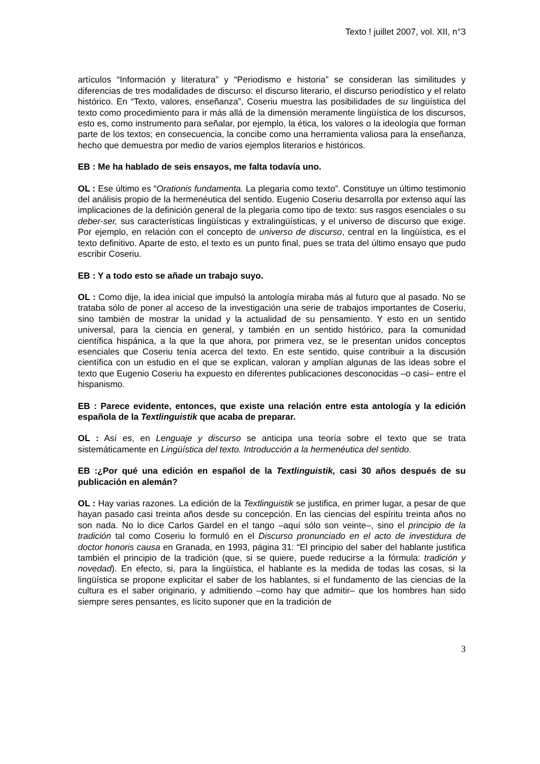Texto ! juillet 2007, vol. XII, n°3
artículos “Información y literatura” y “Periodismo e historia” se consideran las similitudes y diferencias de tres modalidades de discurso: el discurso literario, el discurso periodístico y el relato histórico. En “Texto, valores, enseñanza”, Coseriu muestra las posibilidades de su lingüística del texto como procedimiento para ir más allá de la dimensión meramente lingüística de los discursos, esto es, como instrumento para señalar, por ejemplo, la ética, los valores o la ideología que forman parte de los textos; en consecuencia, la concibe como una herramienta valiosa para la enseñanza, hecho que demuestra por medio de varios ejemplos literarios e históricos.
EB : Me ha hablado de seis ensayos, me falta todavía uno.
OL : Ese último es “Orationis fundamenta. La plegaria como texto”. Constituye un último testimonio del análisis propio de la hermenéutica del sentido. Eugenio Coseriu desarrolla por extenso aquí las implicaciones de la definición general de la plegaria como tipo de texto: sus rasgos esenciales o su deber-ser, sus características lingüísticas y extralingüísticas, y el universo de discurso que exige. Por ejemplo, en relación con el concepto de universo de discurso, central en la lingüística, es el texto definitivo. Aparte de esto, el texto es un punto final, pues se trata del último ensayo que pudo escribir Coseriu.
EB : Y a todo esto se añade un trabajo suyo.
OL : Como dije, la idea inicial que impulsó la antología miraba más al futuro que al pasado. No se trataba sólo de poner al acceso de la investigación una serie de trabajos importantes de Coseriu, sino también de mostrar la unidad y la actualidad de su pensamiento. Y esto en un sentido universal, para la ciencia en general, y también en un sentido histórico, para la comunidad científica hispánica, a la que la que ahora, por primera vez, se le presentan unidos conceptos esenciales que Coseriu tenía acerca del texto. En este sentido, quise contribuir a la discusión científica con un estudio en el que se explican, valoran y amplían algunas de las ideas sobre el texto que Eugenio Coseriu ha expuesto en diferentes publicaciones desconocidas –o casi– entre el hispanismo.
EB : Parece evidente, entonces, que existe una relación entre esta antología y la edición española de la Textlinguistik que acaba de preparar.
OL : Así es, en Lenguaje y discurso se anticipa una teoría sobre el texto que se trata sistemáticamente en Lingüística del texto. Introducción a la hermenéutica del sentido.
EB :¿Por qué una edición en español de la Textlinguistik, casi 30 años después de su publicación en alemán?
OL : Hay varias razones. La edición de la Textlinguistik se justifica, en primer lugar, a pesar de que hayan pasado casi treinta años desde su concepción. En las ciencias del espíritu treinta años no son nada. No lo dice Carlos Gardel en el tango –aquí sólo son veinte–, sino el principio de la tradición tal como Coseriu lo formuló en el Discurso pronunciado en el acto de investidura de doctor honoris causa en Granada, en 1993, página 31: “El principio del saber del hablante justifica también el principio de la tradición (que, si se quiere, puede reducirse a la fórmula: tradición y novedad). En efecto, si, para la lingüística, el hablante es la medida de todas las cosas, si la lingüística se propone explicitar el saber de los hablantes, si el fundamento de las ciencias de la cultura es el saber originario, y admitiendo –como hay que admitir– que los hombres han sido siempre seres pensantes, es lícito suponer que en la tradición de
3